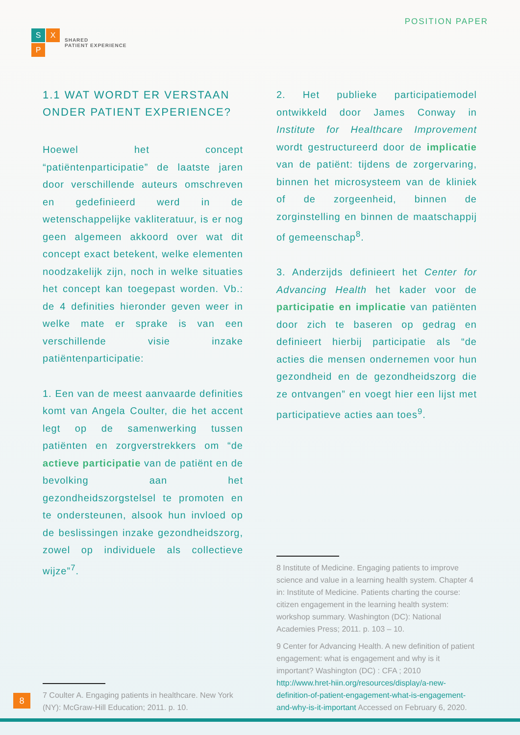S
X
P
SHARED
PATIENT EXPERIENCE
POSITION PAPER
1.1 WAT WORDT ER VERSTAAN ONDER PATIENT EXPERIENCE?
Hoewel het concept “patiëntenparticipatie” de laatste jaren door verschillende auteurs omschreven en gedefinieerd werd in de wetenschappelijke vakliteratuur, is er nog geen algemeen akkoord over wat dit concept exact betekent, welke elementen noodzakelijk zijn, noch in welke situaties het concept kan toegepast worden. Vb.: de 4 definities hieronder geven weer in welke mate er sprake is van een verschillende visie inzake patiëntenparticipatie:
1. Een van de meest aanvaarde definities komt van Angela Coulter, die het accent legt op de samenwerking tussen patiënten en zorgverstrekkers om “de actieve participatie van de patiënt en de bevolking aan het gezondheidszorgstelsel te promoten en te ondersteunen, alsook hun invloed op de beslissingen inzake gezondheidszorg, zowel op individuele als collectieve wijze”<sup>7</sup>.
7 Coulter A. Engaging patients in healthcare. New York (NY): McGraw-Hill Education; 2011. p. 10.
2. Het publieke participatiemodel ontwikkeld door James Conway in Institute for Healthcare Improvement wordt gestructureerd door de implicatie van de patiënt: tijdens de zorgervaring, binnen het microsysteem van de kliniek of de zorgeenheid, binnen de zorginstelling en binnen de maatschappij of gemeenschap<sup>8</sup>.
3. Anderzijds definieert het Center for Advancing Health het kader voor de participatie en implicatie van patiënten door zich te baseren op gedrag en definieert hierbij participatie als “de acties die mensen ondernemen voor hun gezondheid en de gezondheidszorg die ze ontvangen” en voegt hier een lijst met participatieve acties aan toes<sup>9</sup>.
8 Institute of Medicine. Engaging patients to improve science and value in a learning health system. Chapter 4 in: Institute of Medicine. Patients charting the course: citizen engagement in the learning health system: workshop summary. Washington (DC): National Academies Press; 2011. p. 103 – 10.
9 Center for Advancing Health. A new definition of patient engagement: what is engagement and why is it important? Washington (DC) : CFA ; 2010 http://www.hret-hiin.org/resources/display/a-new-definition-of-patient-engagement-what-is-engagement-and-why-is-it-important Accessed on February 6, 2020.
8